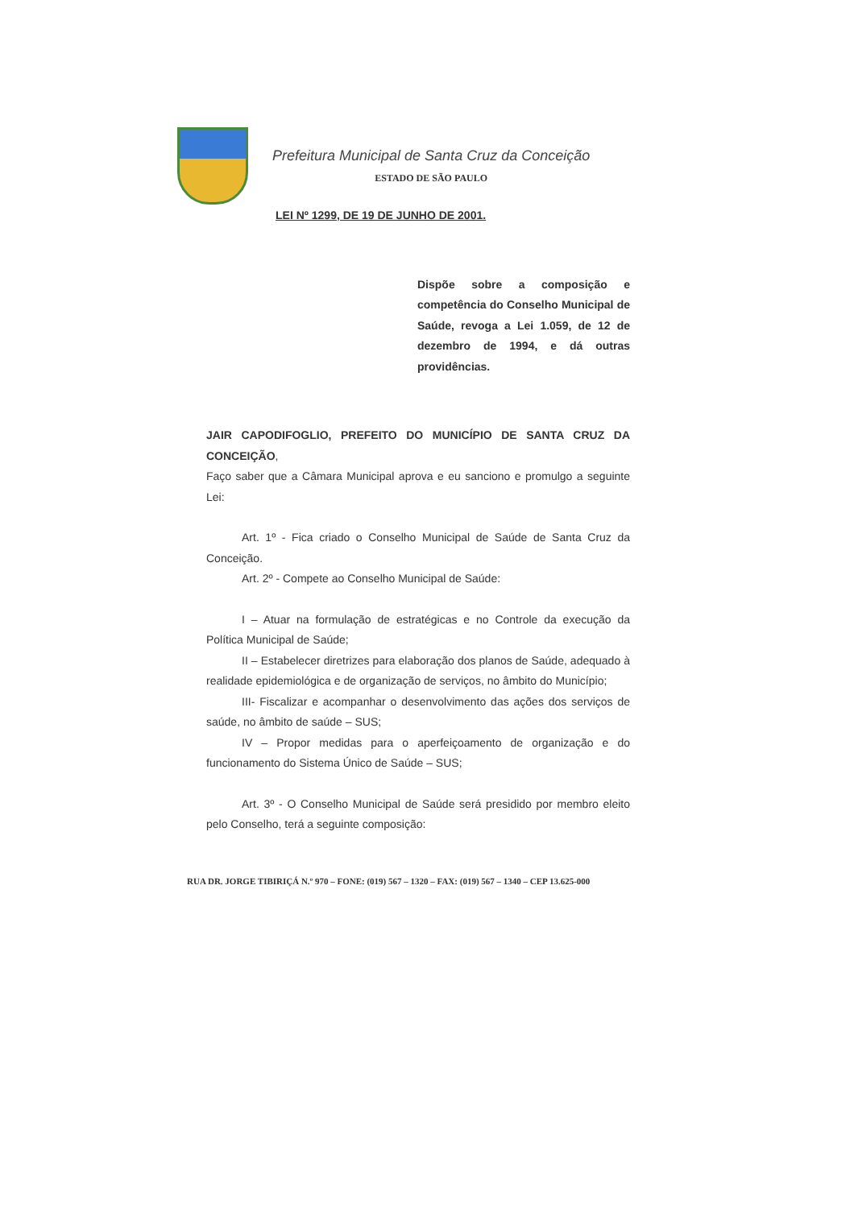Prefeitura Municipal de Santa Cruz da Conceição
ESTADO DE SÃO PAULO
LEI Nº 1299, DE 19 DE JUNHO DE 2001.
Dispõe sobre a composição e competência do Conselho Municipal de Saúde, revoga a Lei 1.059, de 12 de dezembro de 1994, e dá outras providências.
JAIR CAPODIFOGLIO, PREFEITO DO MUNICÍPIO DE SANTA CRUZ DA CONCEIÇÃO,
Faço saber que a Câmara Municipal aprova e eu sanciono e promulgo a seguinte Lei:
Art. 1º - Fica criado o Conselho Municipal de Saúde de Santa Cruz da Conceição.
Art. 2º - Compete ao Conselho Municipal de Saúde:
I – Atuar na formulação de estratégicas e no Controle da execução da Política Municipal de Saúde;
II – Estabelecer diretrizes para elaboração dos planos de Saúde, adequado à realidade epidemiológica e de organização de serviços, no âmbito do Município;
III- Fiscalizar e acompanhar o desenvolvimento das ações dos serviços de saúde, no âmbito de saúde – SUS;
IV – Propor medidas para o aperfeiçoamento de organização e do funcionamento do Sistema Único de Saúde – SUS;
Art. 3º - O Conselho Municipal de Saúde será presidido por membro eleito pelo Conselho, terá a seguinte composição:
RUA DR. JORGE TIBIRIÇÁ N.º 970 – FONE: (019) 567 – 1320 – FAX: (019) 567 – 1340 – CEP 13.625-000